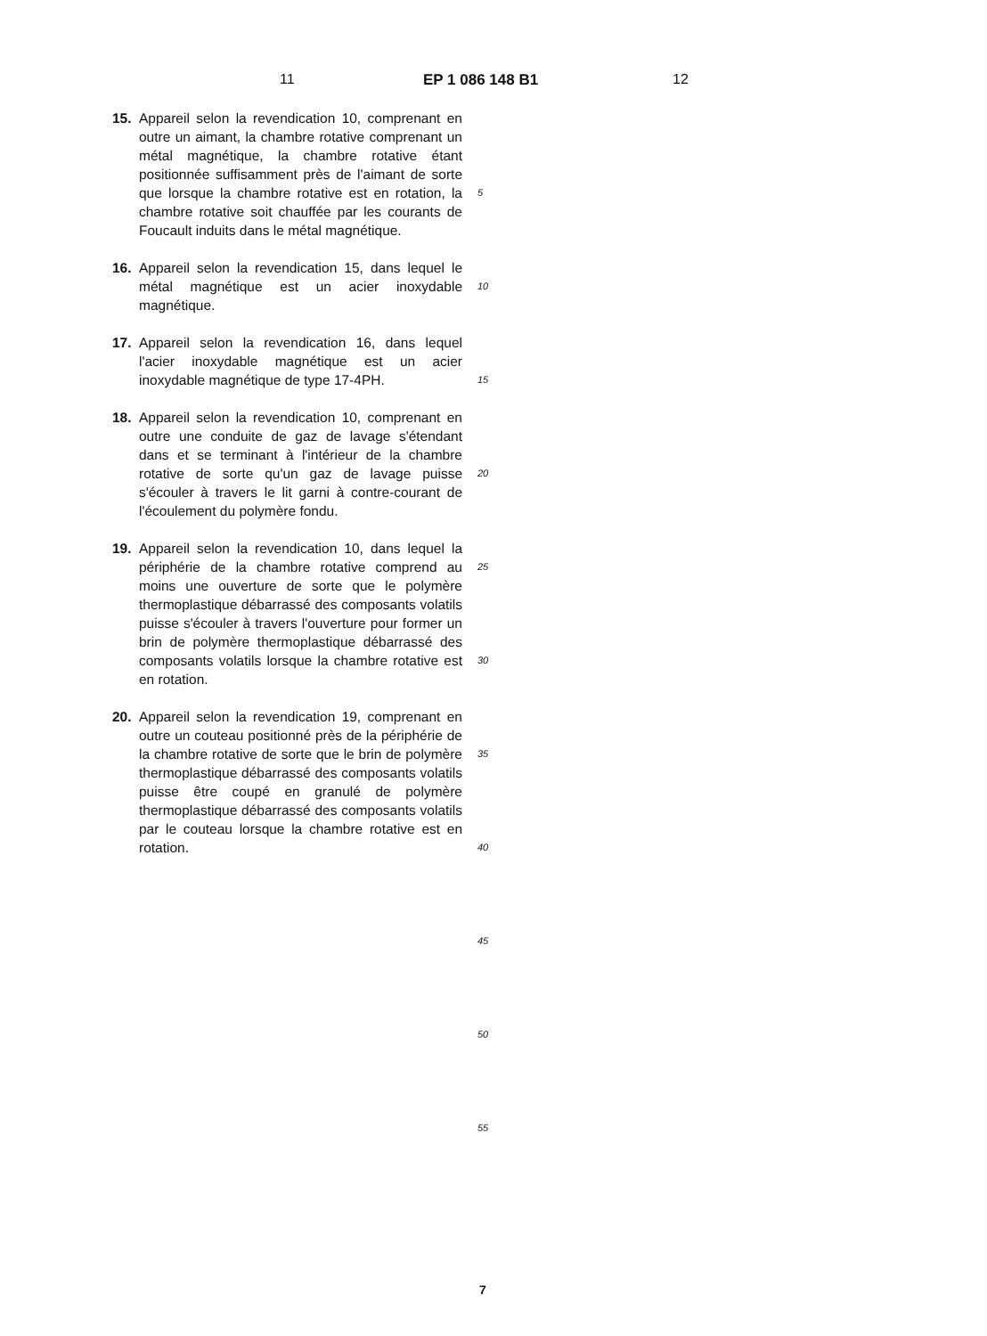11 EP 1 086 148 B1 12
15. Appareil selon la revendication 10, comprenant en outre un aimant, la chambre rotative comprenant un métal magnétique, la chambre rotative étant positionnée suffisamment près de l'aimant de sorte que lorsque la chambre rotative est en rotation, la chambre rotative soit chauffée par les courants de Foucault induits dans le métal magnétique.
16. Appareil selon la revendication 15, dans lequel le métal magnétique est un acier inoxydable magnétique.
17. Appareil selon la revendication 16, dans lequel l'acier inoxydable magnétique est un acier inoxydable magnétique de type 17-4PH.
18. Appareil selon la revendication 10, comprenant en outre une conduite de gaz de lavage s'étendant dans et se terminant à l'intérieur de la chambre rotative de sorte qu'un gaz de lavage puisse s'écouler à travers le lit garni à contre-courant de l'écoulement du polymère fondu.
19. Appareil selon la revendication 10, dans lequel la périphérie de la chambre rotative comprend au moins une ouverture de sorte que le polymère thermoplastique débarrassé des composants volatils puisse s'écouler à travers l'ouverture pour former un brin de polymère thermoplastique débarrassé des composants volatils lorsque la chambre rotative est en rotation.
20. Appareil selon la revendication 19, comprenant en outre un couteau positionné près de la périphérie de la chambre rotative de sorte que le brin de polymère thermoplastique débarrassé des composants volatils puisse être coupé en granulé de polymère thermoplastique débarrassé des composants volatils par le couteau lorsque la chambre rotative est en rotation.
5
10
15
20
25
30
35
40
45
50
55
7